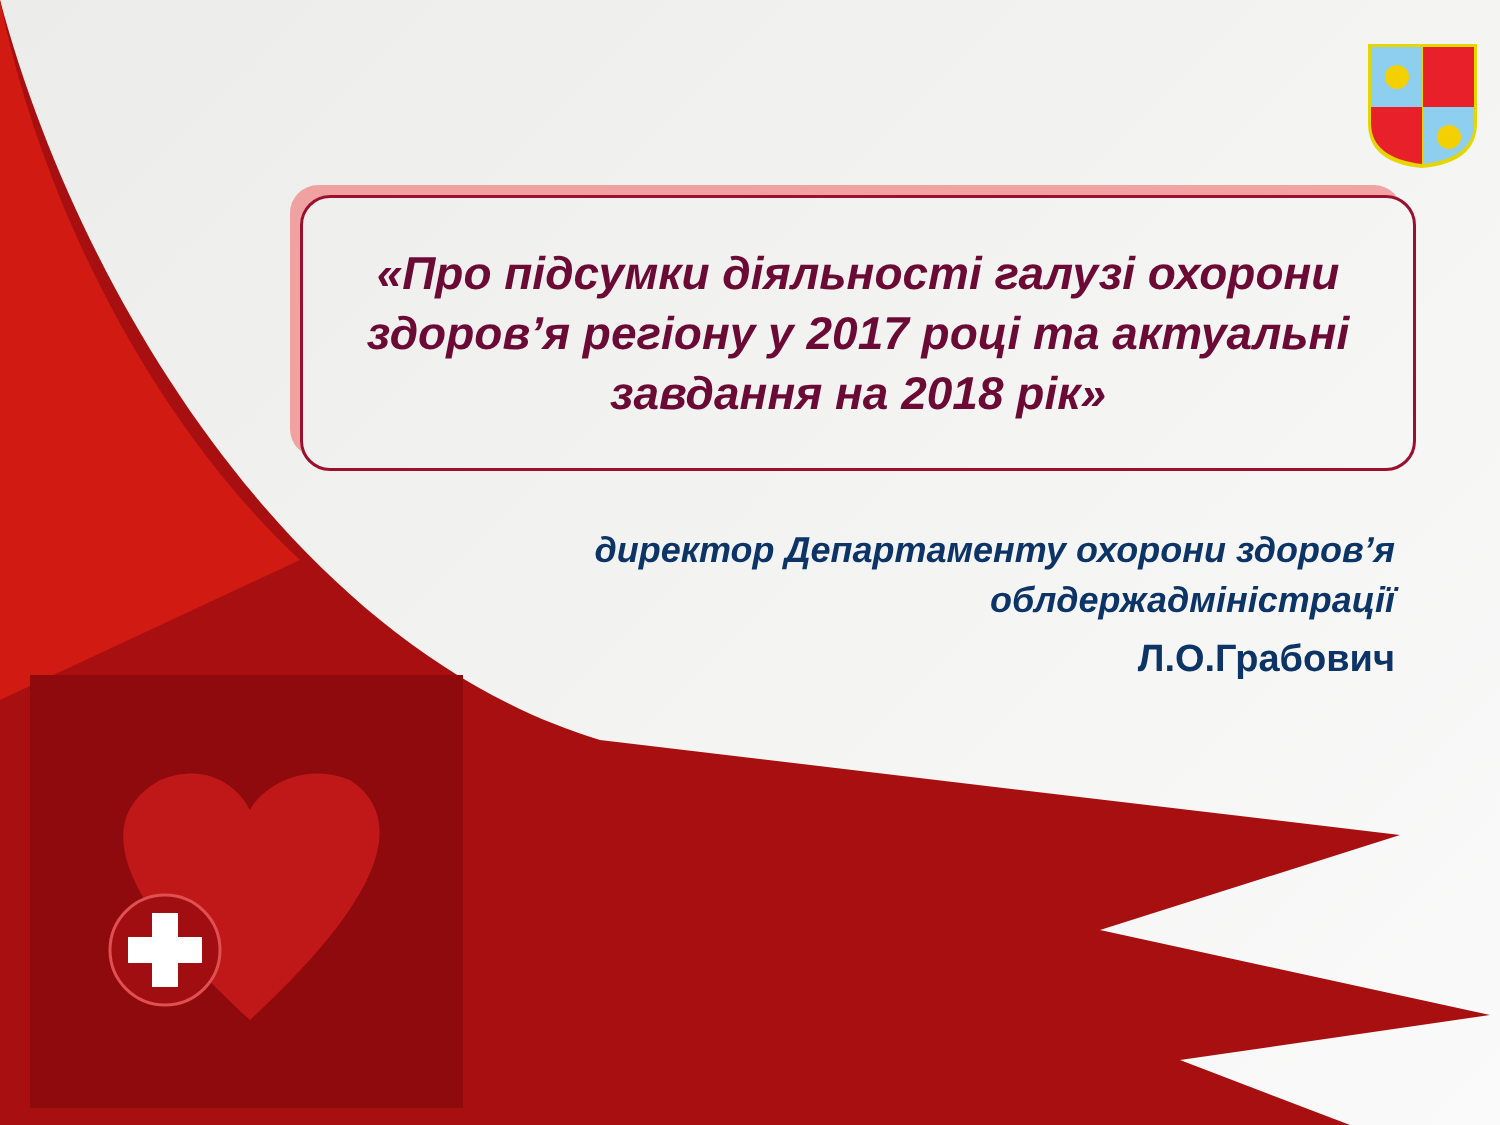«Про підсумки діяльності галузі охорони здоров’я регіону у 2017 році та актуальні завдання на 2018 рік»
директор Департаменту охорони здоров’я
облдержадміністрації
Л.О.Грабович